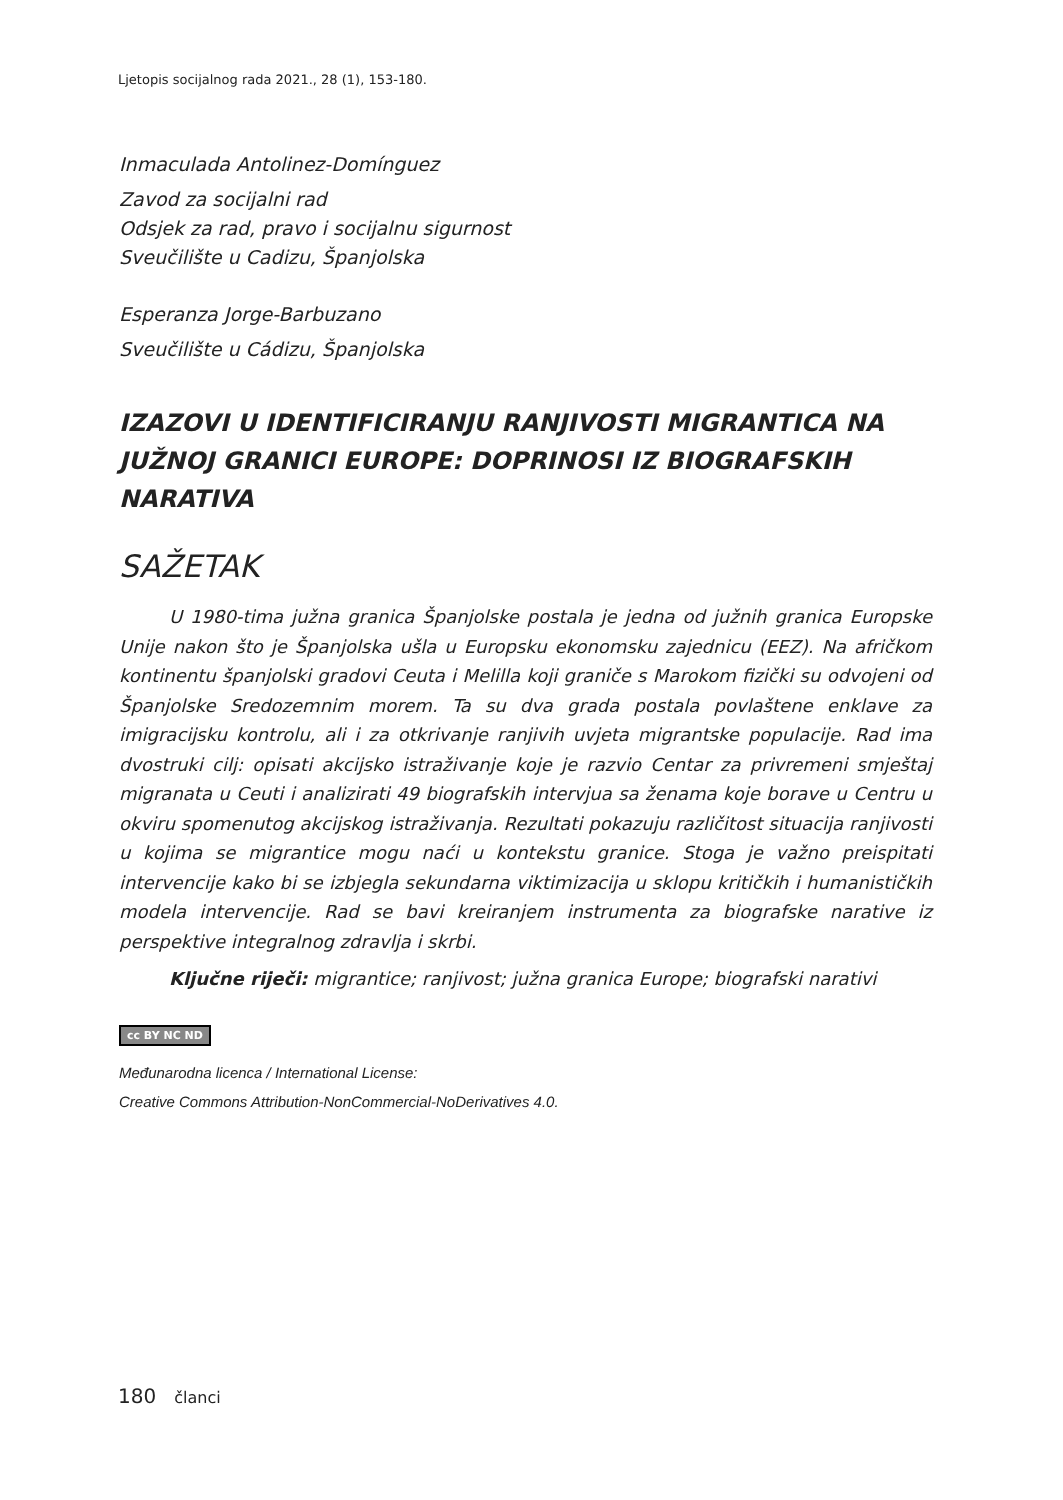Ljetopis socijalnog rada 2021., 28 (1), 153-180.
Inmaculada Antolinez-Domínguez
Zavod za socijalni rad
Odsjek za rad, pravo i socijalnu sigurnost
Sveučilište u Cadizu, Španjolska
Esperanza Jorge-Barbuzano
Sveučilište u Cádizu, Španjolska
IZAZOVI U IDENTIFICIRANJU RANJIVOSTI MIGRANTICA NA JUŽNOJ GRANICI EUROPE: DOPRINOSI IZ BIOGRAFSKIH NARATIVA
SAŽETAK
U 1980-tima južna granica Španjolske postala je jedna od južnih granica Europske Unije nakon što je Španjolska ušla u Europsku ekonomsku zajednicu (EEZ). Na afričkom kontinentu španjolski gradovi Ceuta i Melilla koji graniče s Marokom fizički su odvojeni od Španjolske Sredozemnim morem. Ta su dva grada postala povlaštene enklave za imigracijsku kontrolu, ali i za otkrivanje ranjivih uvjeta migrantske populacije. Rad ima dvostruki cilj: opisati akcijsko istraživanje koje je razvio Centar za privremeni smještaj migranata u Ceuti i analizirati 49 biografskih intervjua sa ženama koje borave u Centru u okviru spomenutog akcijskog istraživanja. Rezultati pokazuju različitost situacija ranjivosti u kojima se migrantice mogu naći u kontekstu granice. Stoga je važno preispitati intervencije kako bi se izbjegla sekundarna viktimizacija u sklopu kritičkih i humanističkih modela intervencije. Rad se bavi kreiranjem instrumenta za biografske narative iz perspektive integralnog zdravlja i skrbi.
Ključne riječi: migrantice; ranjivost; južna granica Europe; biografski narativi
cc BY NC ND
Međunarodna licenca / International License:
Creative Commons Attribution-NonCommercial-NoDerivatives 4.0.
180 članci